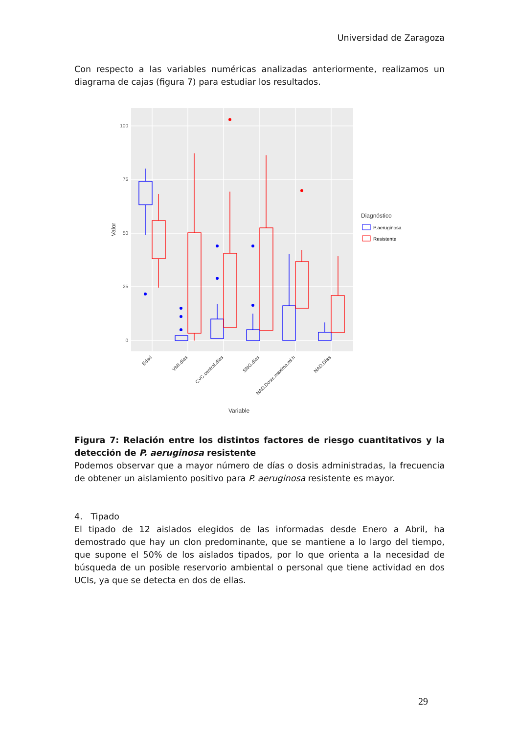Universidad de Zaragoza
Con respecto a las variables numéricas analizadas anteriormente, realizamos un diagrama de cajas (figura 7) para estudiar los resultados.
100
75
50
25
0
Valor
Edad
VMI.días
CVC.central.días
SNG.días
NAD.Dosis.maxima.ml.h
NAD.Días
Variable
Diagnóstico
P.aeruginosa
Resistente
Figura 7: Relación entre los distintos factores de riesgo cuantitativos y la detección de P. aeruginosa resistente
Podemos observar que a mayor número de días o dosis administradas, la frecuencia de obtener un aislamiento positivo para P. aeruginosa resistente es mayor.
4. Tipado
El tipado de 12 aislados elegidos de las informadas desde Enero a Abril, ha demostrado que hay un clon predominante, que se mantiene a lo largo del tiempo, que supone el 50% de los aislados tipados, por lo que orienta a la necesidad de búsqueda de un posible reservorio ambiental o personal que tiene actividad en dos UCIs, ya que se detecta en dos de ellas.
29